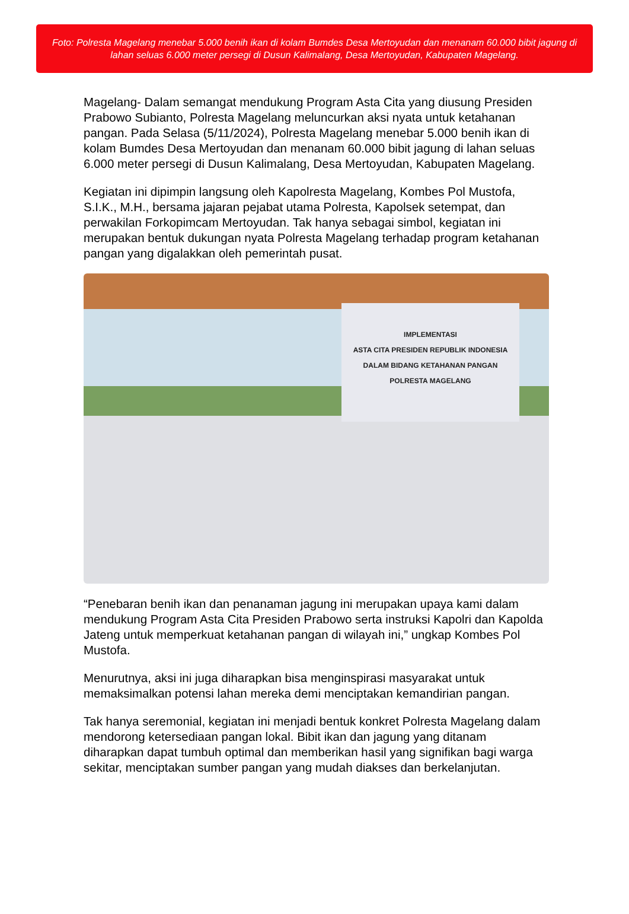Foto: Polresta Magelang menebar 5.000 benih ikan di kolam Bumdes Desa Mertoyudan dan menanam 60.000 bibit jagung di lahan seluas 6.000 meter persegi di Dusun Kalimalang, Desa Mertoyudan, Kabupaten Magelang.
Magelang- Dalam semangat mendukung Program Asta Cita yang diusung Presiden Prabowo Subianto, Polresta Magelang meluncurkan aksi nyata untuk ketahanan pangan. Pada Selasa (5/11/2024), Polresta Magelang menebar 5.000 benih ikan di kolam Bumdes Desa Mertoyudan dan menanam 60.000 bibit jagung di lahan seluas 6.000 meter persegi di Dusun Kalimalang, Desa Mertoyudan, Kabupaten Magelang.
Kegiatan ini dipimpin langsung oleh Kapolresta Magelang, Kombes Pol Mustofa, S.I.K., M.H., bersama jajaran pejabat utama Polresta, Kapolsek setempat, dan perwakilan Forkopimcam Mertoyudan. Tak hanya sebagai simbol, kegiatan ini merupakan bentuk dukungan nyata Polresta Magelang terhadap program ketahanan pangan yang digalakkan oleh pemerintah pusat.
IMPLEMENTASI
ASTA CITA PRESIDEN REPUBLIK INDONESIA
DALAM BIDANG KETAHANAN PANGAN
POLRESTA MAGELANG
“Penebaran benih ikan dan penanaman jagung ini merupakan upaya kami dalam mendukung Program Asta Cita Presiden Prabowo serta instruksi Kapolri dan Kapolda Jateng untuk memperkuat ketahanan pangan di wilayah ini,” ungkap Kombes Pol Mustofa.
Menurutnya, aksi ini juga diharapkan bisa menginspirasi masyarakat untuk memaksimalkan potensi lahan mereka demi menciptakan kemandirian pangan.
Tak hanya seremonial, kegiatan ini menjadi bentuk konkret Polresta Magelang dalam mendorong ketersediaan pangan lokal. Bibit ikan dan jagung yang ditanam diharapkan dapat tumbuh optimal dan memberikan hasil yang signifikan bagi warga sekitar, menciptakan sumber pangan yang mudah diakses dan berkelanjutan.